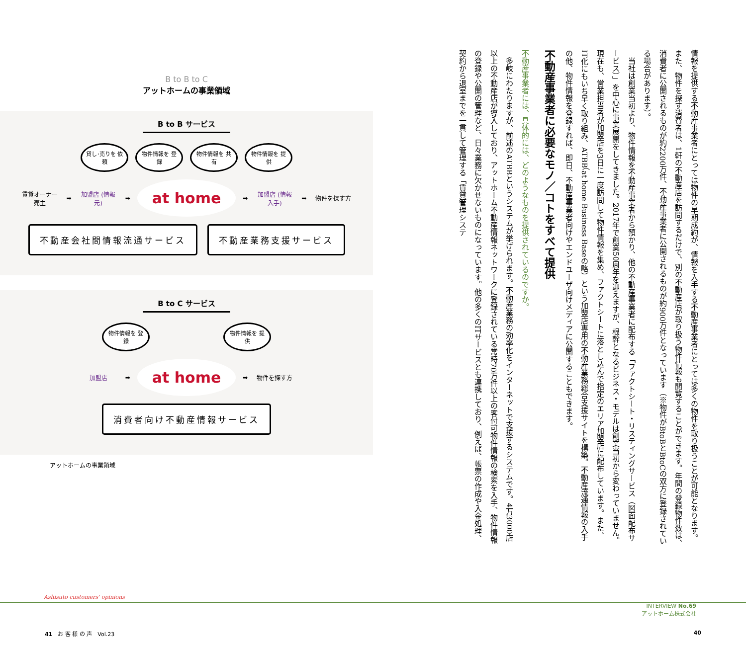B to B to C
アットホームの事業領域
B to B サービス
貸し･売りを 依頼
物件情報を 登録
物件情報を 共有
物件情報を 提供
賃貸オーナー 売主
➡
加盟店 (情報元)
➡
at home
➡
加盟店 (情報入手)
➡
物件を探す方
不動産会社間情報流通サービス 不動産業務支援サービス
B to C サービス
物件情報を 登録
物件情報を 提供
加盟店
➡
at home
➡
物件を探す方
消費者向け不動産情報サービス
アットホームの事業領域
情報を提供する不動産事業者にとっては物件の早期成約が、情報を入手する不動産事業者にとっては多くの物件を取り扱うことが可能となります。また、物件を探す消費者は、1軒の不動産店を訪問するだけで、別の不動産店が取り扱う物件情報も閲覧することができます。年間の登録物件数は、消費者に公開されるものが約2200万件、不動産事業者に公開されるものが約900万件となっています（※物件がBtoBとBtoCの双方に登録されている場合があります）。
　当社は創業当初より、物件情報を不動産事業者から預かり、他の不動産事業者に配布する「ファクトシート・リスティングサービス（図面配布サービス）」を中心に事業展開をしてきました。2017年で創業50周年を迎えますが、根幹となるビジネス・モデルは創業当初から変わっていません。現在も、営業担当者が加盟店を3日に一度訪問して物件情報を集め、ファクトシートに落とし込んで指定のエリア加盟店に配布しています。また、IT化にもいち早く取り組み、ATBB（at home Business Baseの略）という加盟店専用の不動産業務総合支援サイトを構築。不動産流通情報の入手の他、物件情報を登録すれば、即日、不動産事業者向けやエンドユーザ向けメディアに公開することもできます。
不動産事業者に必要なモノ／コトをすべて提供
不動産事業者には、具体的には、どのようなものを提供されているのですか。
　多岐にわたりますが、前述のATBBというシステムが挙げられます。不動産業務の効率化をインターネットで支援するシステムです。4万3000店以上の不動産店が導入しており、アットホーム不動産情報ネットワークに登録されている常時70万件以上の客付可物件情報の検索を入手、物件情報の登録や公開の管理など、日々業務に欠かせないものになっています。他の多くのITサービスとも連携しており、例えば、帳票の作成や入金処理、契約から退室までを一貫して管理する「賃貸管理システ
Ashisuto customers' opinions
INTERVIEW No.69
アットホーム株式会社
41　お 客 様 の 声　Vol.23 40